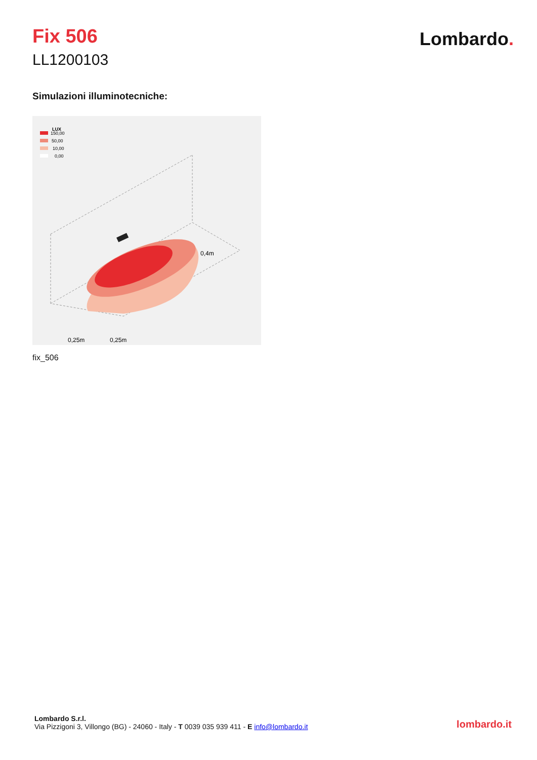Fix 506
LL1200103
Lombardo.
Simulazioni illuminotecniche:
LUX
150,00
50,00
10,00
0,00
0,4m
0,25m
0,25m
fix_506
Lombardo S.r.l.
Via Pizzigoni 3, Villongo (BG) - 24060 - Italy - T 0039 035 939 411 - E info@lombardo.it
lombardo.it